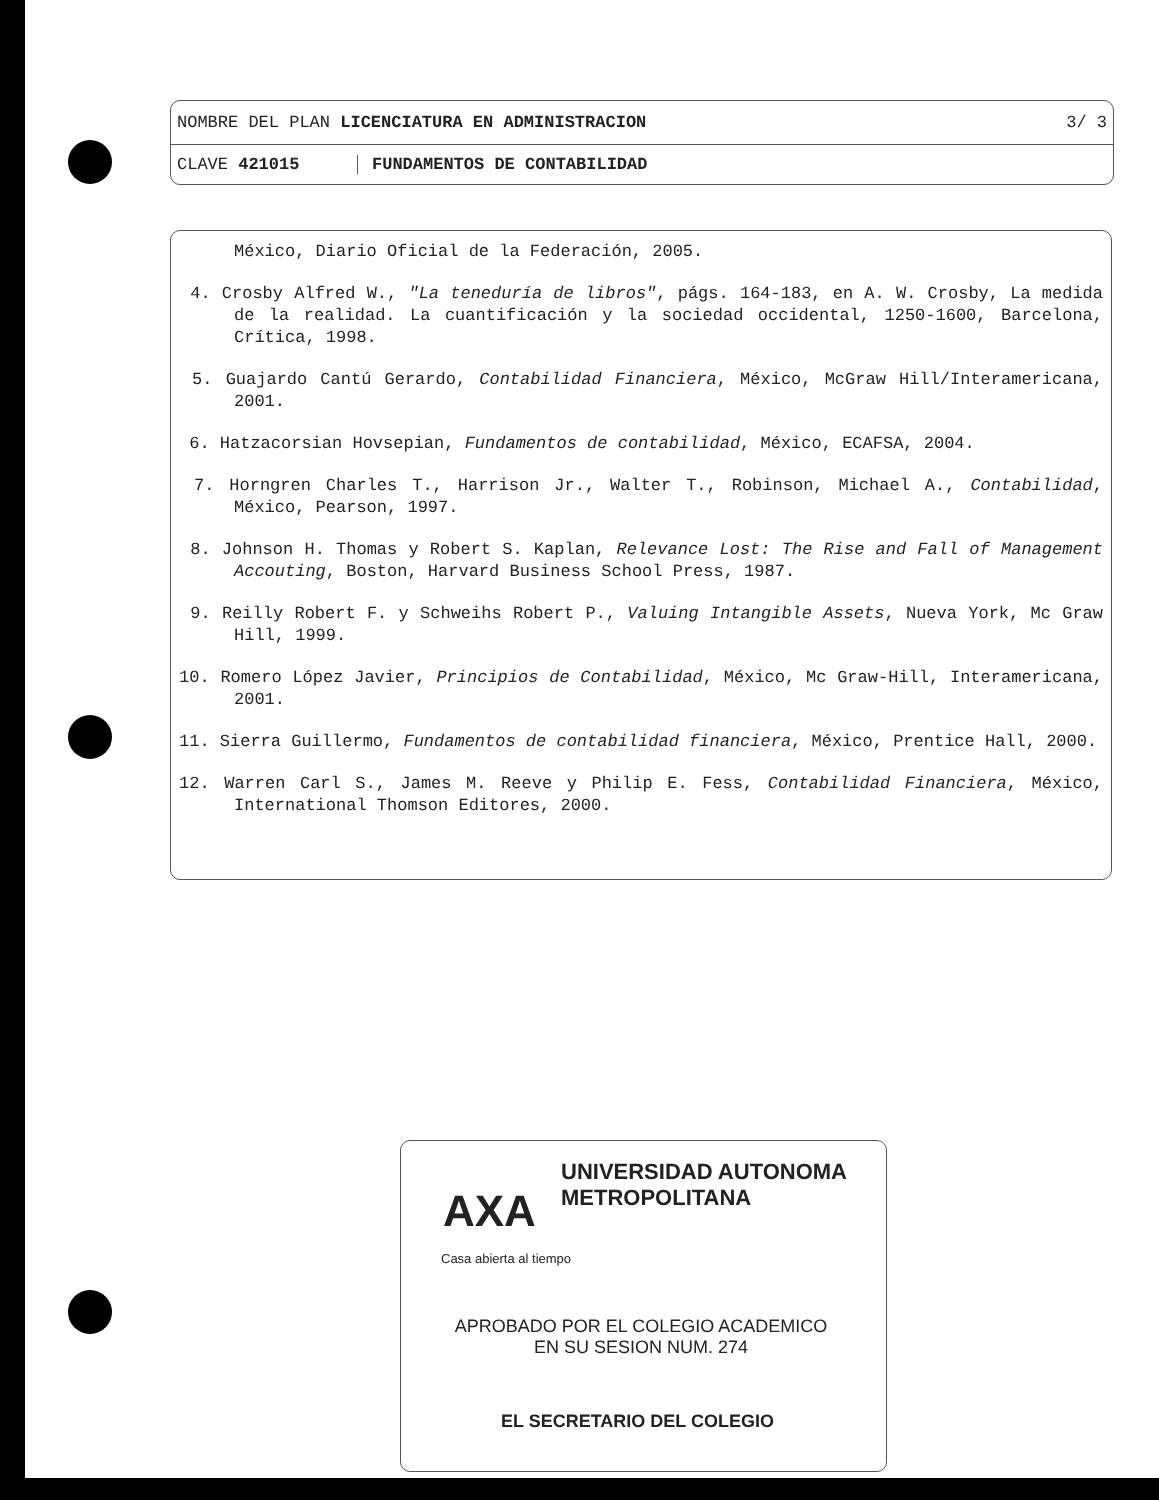NOMBRE DEL PLAN LICENCIATURA EN ADMINISTRACION 3/ 3
CLAVE 421015 FUNDAMENTOS DE CONTABILIDAD
México, Diario Oficial de la Federación, 2005.
4. Crosby Alfred W., "La teneduría de libros", págs. 164-183, en A. W. Crosby, La medida de la realidad. La cuantificación y la sociedad occidental, 1250-1600, Barcelona, Crítica, 1998.
5. Guajardo Cantú Gerardo, Contabilidad Financiera, México, McGraw Hill/Interamericana, 2001.
6. Hatzacorsian Hovsepian, Fundamentos de contabilidad, México, ECAFSA, 2004.
7. Horngren Charles T., Harrison Jr., Walter T., Robinson, Michael A., Contabilidad, México, Pearson, 1997.
8. Johnson H. Thomas y Robert S. Kaplan, Relevance Lost: The Rise and Fall of Management Accouting, Boston, Harvard Business School Press, 1987.
9. Reilly Robert F. y Schweihs Robert P., Valuing Intangible Assets, Nueva York, Mc Graw Hill, 1999.
10. Romero López Javier, Principios de Contabilidad, México, Mc Graw-Hill, Interamericana, 2001.
11. Sierra Guillermo, Fundamentos de contabilidad financiera, México, Prentice Hall, 2000.
12. Warren Carl S., James M. Reeve y Philip E. Fess, Contabilidad Financiera, México, International Thomson Editores, 2000.
UNIVERSIDAD AUTONOMA METROPOLITANA
AXA
Casa abierta al tiempo
APROBADO POR EL COLEGIO ACADEMICO
EN SU SESION NUM. 274
EL SECRETARIO DEL COLEGIO